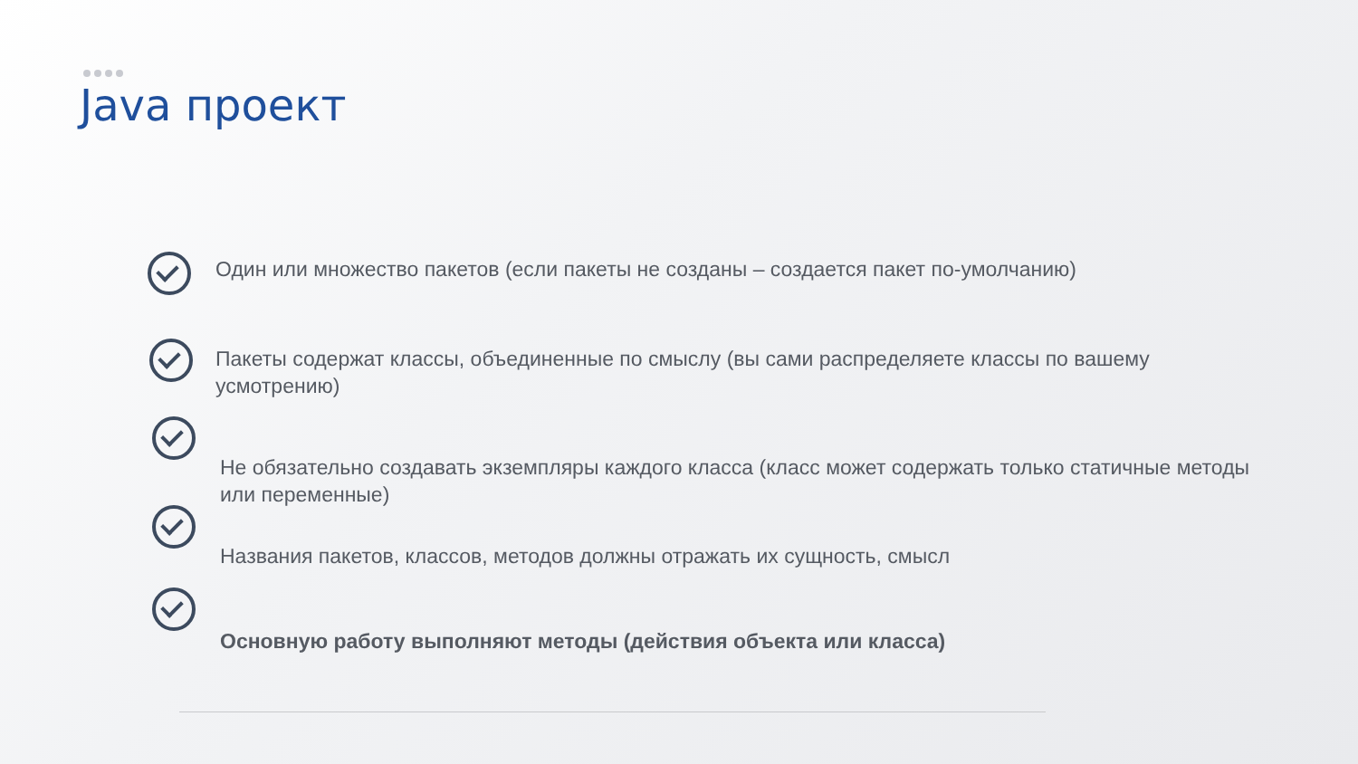Java проект
Один или множество пакетов (если пакеты не созданы – создается пакет по-умолчанию)
Пакеты содержат классы, объединенные по смыслу (вы сами распределяете классы по вашему усмотрению)
Не обязательно создавать экземпляры каждого класса (класс может содержать только статичные методы или переменные)
Названия пакетов, классов, методов должны отражать их сущность, смысл
Основную работу выполняют методы (действия объекта или класса)